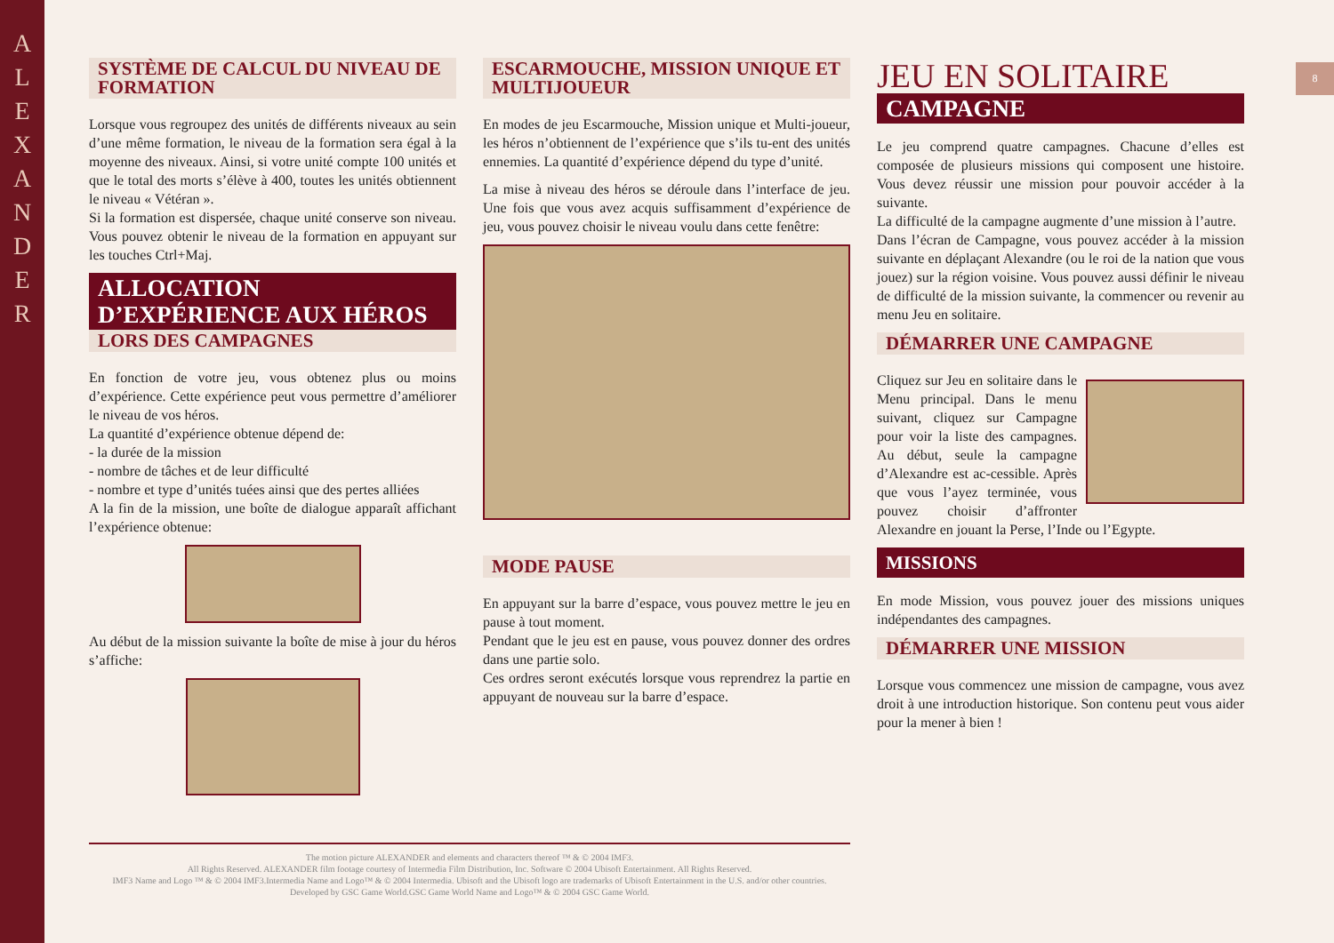A L E X A N D E R
8
SYSTÈME DE CALCUL DU NIVEAU DE FORMATION
Lorsque vous regroupez des unités de différents niveaux au sein d’une même formation, le niveau de la formation sera égal à la moyenne des niveaux. Ainsi, si votre unité compte 100 unités et que le total des morts s’élève à 400, toutes les unités obtiennent le niveau « Vétéran ».
Si la formation est dispersée, chaque unité conserve son niveau. Vous pouvez obtenir le niveau de la formation en appuyant sur les touches Ctrl+Maj.
ALLOCATION D’EXPÉRIENCE AUX HÉROS
LORS DES CAMPAGNES
En fonction de votre jeu, vous obtenez plus ou moins d’expérience. Cette expérience peut vous permettre d’améliorer le niveau de vos héros.
La quantité d’expérience obtenue dépend de:
- la durée de la mission
- nombre de tâches et de leur difficulté
- nombre et type d’unités tuées ainsi que des pertes alliées
A la fin de la mission, une boîte de dialogue apparaît affichant l’expérience obtenue:
Au début de la mission suivante la boîte de mise à jour du héros s’affiche:
ESCARMOUCHE, MISSION UNIQUE ET MULTIJOUEUR
En modes de jeu Escarmouche, Mission unique et Multi-joueur, les héros n’obtiennent de l’expérience que s’ils tu-ent des unités ennemies. La quantité d’expérience dépend du type d’unité.
La mise à niveau des héros se déroule dans l’interface de jeu. Une fois que vous avez acquis suffisamment d’expérience de jeu, vous pouvez choisir le niveau voulu dans cette fenêtre:
MODE PAUSE
En appuyant sur la barre d’espace, vous pouvez mettre le jeu en pause à tout moment.
Pendant que le jeu est en pause, vous pouvez donner des ordres dans une partie solo.
Ces ordres seront exécutés lorsque vous reprendrez la partie en appuyant de nouveau sur la barre d’espace.
JEU EN SOLITAIRE
CAMPAGNE
Le jeu comprend quatre campagnes. Chacune d’elles est composée de plusieurs missions qui composent une histoire. Vous devez réussir une mission pour pouvoir accéder à la suivante.
La difficulté de la campagne augmente d’une mission à l’autre.
Dans l’écran de Campagne, vous pouvez accéder à la mission suivante en déplaçant Alexandre (ou le roi de la nation que vous jouez) sur la région voisine. Vous pouvez aussi définir le niveau de difficulté de la mission suivante, la commencer ou revenir au menu Jeu en solitaire.
DÉMARRER UNE CAMPAGNE
Cliquez sur Jeu en solitaire dans le Menu principal. Dans le menu suivant, cliquez sur Campagne pour voir la liste des campagnes. Au début, seule la campagne d’Alexandre est ac-cessible. Après que vous l’ayez terminée, vous pouvez choisir d’affronter Alexandre en jouant la Perse, l’Inde ou l’Egypte.
MISSIONS
En mode Mission, vous pouvez jouer des missions uniques indépendantes des campagnes.
DÉMARRER UNE MISSION
Lorsque vous commencez une mission de campagne, vous avez droit à une introduction historique. Son contenu peut vous aider pour la mener à bien !
The motion picture ALEXANDER and elements and characters thereof ™ & © 2004 IMF3.
All Rights Reserved. ALEXANDER film footage courtesy of Intermedia Film Distribution, Inc. Software © 2004 Ubisoft Entertainment. All Rights Reserved.
IMF3 Name and Logo ™ & © 2004 IMF3.Intermedia Name and Logo™ & © 2004 Intermedia. Ubisoft and the Ubisoft logo are trademarks of Ubisoft Entertainment in the U.S. and/or other countries.
Developed by GSC Game World.GSC Game World Name and Logo™ & © 2004 GSC Game World.